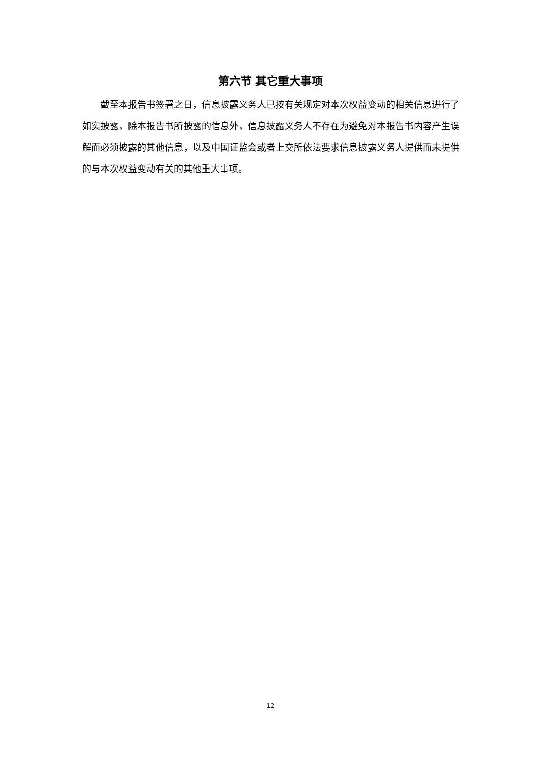第六节 其它重大事项
截至本报告书签署之日，信息披露义务人已按有关规定对本次权益变动的相关信息进行了如实披露，除本报告书所披露的信息外，信息披露义务人不存在为避免对本报告书内容产生误解而必须披露的其他信息，以及中国证监会或者上交所依法要求信息披露义务人提供而未提供的与本次权益变动有关的其他重大事项。
12